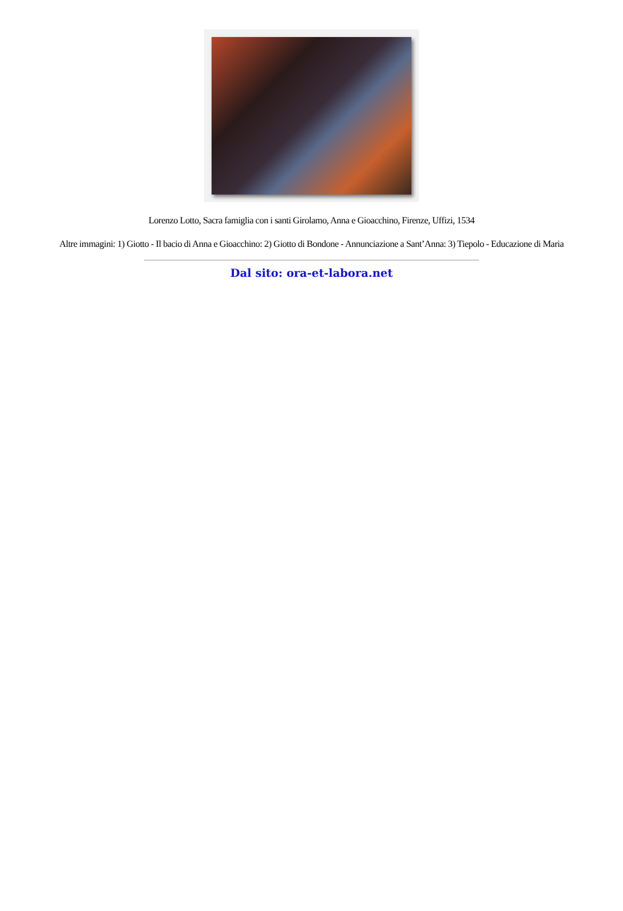Lorenzo Lotto, Sacra famiglia con i santi Girolamo, Anna e Gioacchino, Firenze, Uffizi, 1534
Altre immagini: 1) Giotto - Il bacio di Anna e Gioacchino: 2) Giotto di Bondone - Annunciazione a Sant’Anna: 3) Tiepolo - Educazione di Maria
Dal sito: ora-et-labora.net